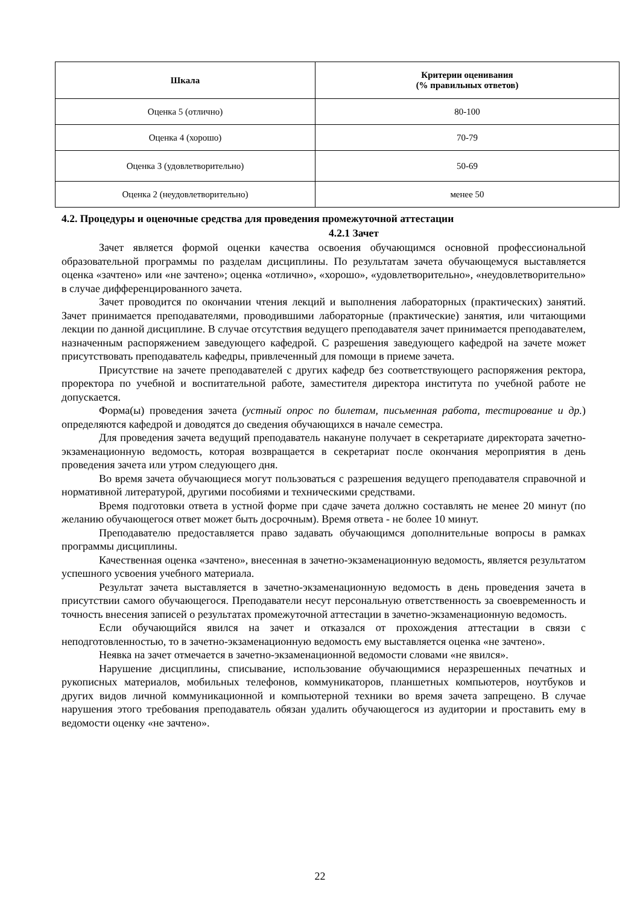| Шкала | Критерии оценивания (% правильных ответов) |
| --- | --- |
| Оценка 5 (отлично) | 80-100 |
| Оценка 4 (хорошо) | 70-79 |
| Оценка 3 (удовлетворительно) | 50-69 |
| Оценка 2 (неудовлетворительно) | менее 50 |
4.2. Процедуры и оценочные средства для проведения промежуточной аттестации
4.2.1 Зачет
Зачет является формой оценки качества освоения обучающимся основной профессиональной образовательной программы по разделам дисциплины. По результатам зачета обучающемуся выставляется оценка «зачтено» или «не зачтено»; оценка «отлично», «хорошо», «удовлетворительно», «неудовлетворительно» в случае дифференцированного зачета.
Зачет проводится по окончании чтения лекций и выполнения лабораторных (практических) занятий. Зачет принимается преподавателями, проводившими лабораторные (практические) занятия, или читающими лекции по данной дисциплине. В случае отсутствия ведущего преподавателя зачет принимается преподавателем, назначенным распоряжением заведующего кафедрой. С разрешения заведующего кафедрой на зачете может присутствовать преподаватель кафедры, привлеченный для помощи в приеме зачета.
Присутствие на зачете преподавателей с других кафедр без соответствующего распоряжения ректора, проректора по учебной и воспитательной работе, заместителя директора института по учебной работе не допускается.
Форма(ы) проведения зачета (устный опрос по билетам, письменная работа, тестирование и др.) определяются кафедрой и доводятся до сведения обучающихся в начале семестра.
Для проведения зачета ведущий преподаватель накануне получает в секретариате директората зачетно-экзаменационную ведомость, которая возвращается в секретариат после окончания мероприятия в день проведения зачета или утром следующего дня.
Во время зачета обучающиеся могут пользоваться с разрешения ведущего преподавателя справочной и нормативной литературой, другими пособиями и техническими средствами.
Время подготовки ответа в устной форме при сдаче зачета должно составлять не менее 20 минут (по желанию обучающегося ответ может быть досрочным). Время ответа - не более 10 минут.
Преподавателю предоставляется право задавать обучающимся дополнительные вопросы в рамках программы дисциплины.
Качественная оценка «зачтено», внесенная в зачетно-экзаменационную ведомость, является результатом успешного усвоения учебного материала.
Результат зачета выставляется в зачетно-экзаменационную ведомость в день проведения зачета в присутствии самого обучающегося. Преподаватели несут персональную ответственность за своевременность и точность внесения записей о результатах промежуточной аттестации в зачетно-экзаменационную ведомость.
Если обучающийся явился на зачет и отказался от прохождения аттестации в связи с неподготовленностью, то в зачетно-экзаменационную ведомость ему выставляется оценка «не зачтено».
Неявка на зачет отмечается в зачетно-экзаменационной ведомости словами «не явился».
Нарушение дисциплины, списывание, использование обучающимися неразрешенных печатных и рукописных материалов, мобильных телефонов, коммуникаторов, планшетных компьютеров, ноутбуков и других видов личной коммуникационной и компьютерной техники во время зачета запрещено. В случае нарушения этого требования преподаватель обязан удалить обучающегося из аудитории и проставить ему в ведомости оценку «не зачтено».
22